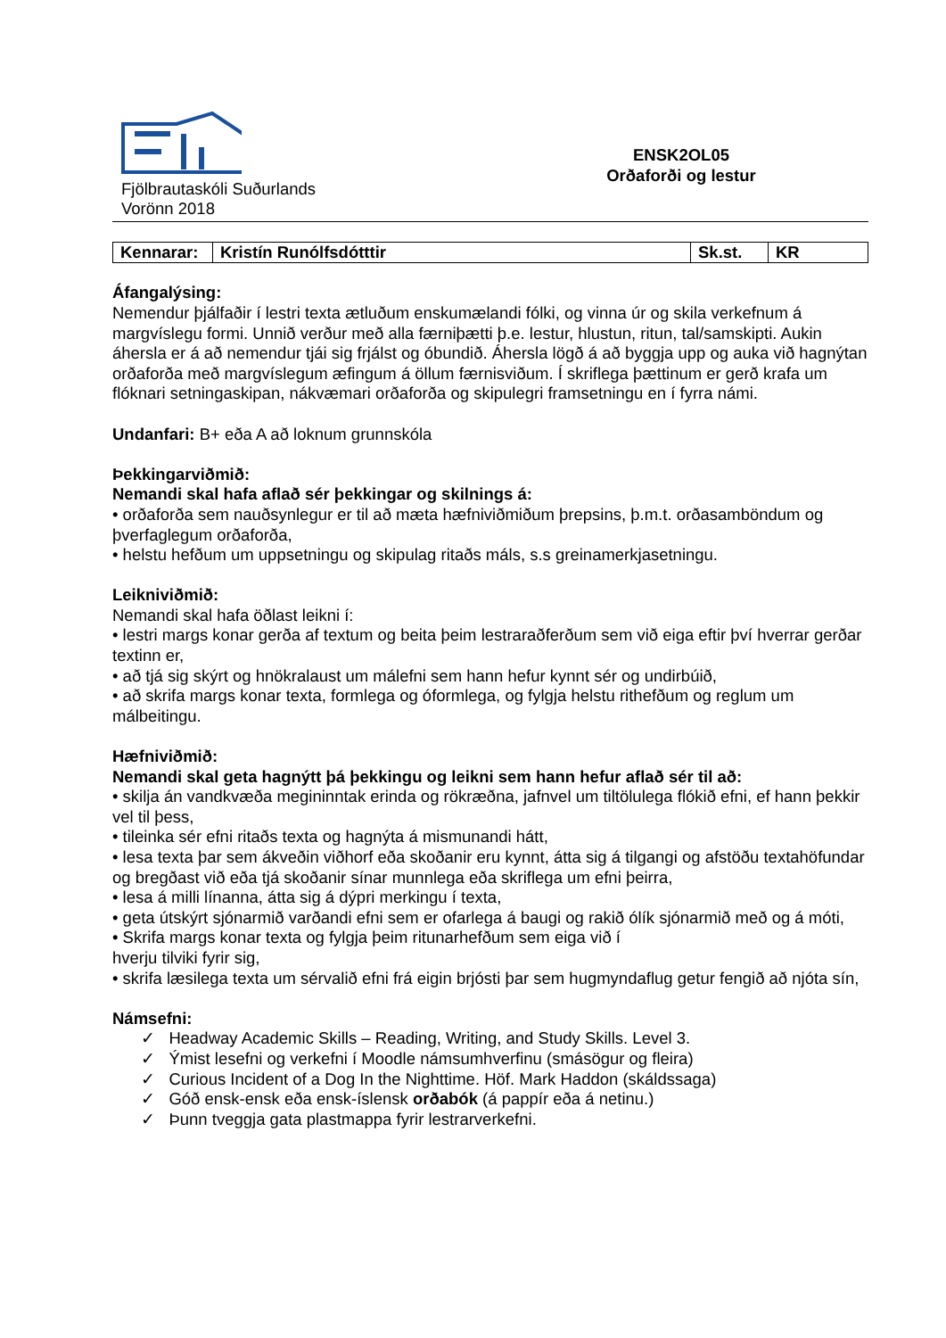Fjölbrautaskóli Suðurlands
Vorönn 2018
ENSK2OL05
Orðaforði og lestur
| Kennarar: | Kristín Runólfsdótttir | Sk.st. | KR |
Áfangalýsing:
Nemendur þjálfaðir í lestri texta ætluðum enskumælandi fólki, og vinna úr og skila verkefnum á margvíslegu formi. Unnið verður með alla færniþætti þ.e. lestur, hlustun, ritun, tal/samskipti. Aukin áhersla er á að nemendur tjái sig frjálst og óbundið. Áhersla lögð á að byggja upp og auka við hagnýtan orðaforða með margvíslegum æfingum á öllum færnisviðum. Í skriflega þættinum er gerð krafa um flóknari setningaskipan, nákvæmari orðaforða og skipulegri framsetningu en í fyrra námi.
Undanfari: B+ eða A að loknum grunnskóla
Þekkingarviðmið:
Nemandi skal hafa aflað sér þekkingar og skilnings á:
• orðaforða sem nauðsynlegur er til að mæta hæfniviðmiðum þrepsins, þ.m.t. orðasamböndum og þverfaglegum orðaforða,
• helstu hefðum um uppsetningu og skipulag ritaðs máls, s.s greinamerkjasetningu.
Leikniviðmið:
Nemandi skal hafa öðlast leikni í:
• lestri margs konar gerða af textum og beita þeim lestraraðferðum sem við eiga eftir því hverrar gerðar textinn er,
• að tjá sig skýrt og hnökralaust um málefni sem hann hefur kynnt sér og undirbúið,
• að skrifa margs konar texta, formlega og óformlega, og fylgja helstu rithefðum og reglum um málbeitingu.
Hæfniviðmið:
Nemandi skal geta hagnýtt þá þekkingu og leikni sem hann hefur aflað sér til að:
• skilja án vandkvæða megininntak erinda og rökræðna, jafnvel um tiltölulega flókið efni, ef hann þekkir vel til þess,
• tileinka sér efni ritaðs texta og hagnýta á mismunandi hátt,
• lesa texta þar sem ákveðin viðhorf eða skoðanir eru kynnt, átta sig á tilgangi og afstöðu textahöfundar og bregðast við eða tjá skoðanir sínar munnlega eða skriflega um efni þeirra,
• lesa á milli línanna, átta sig á dýpri merkingu í texta,
• geta útskýrt sjónarmið varðandi efni sem er ofarlega á baugi og rakið ólík sjónarmið með og á móti,
• Skrifa margs konar texta og fylgja þeim ritunarhefðum sem eiga við í
hverju tilviki fyrir sig,
• skrifa læsilega texta um sérvalið efni frá eigin brjósti þar sem hugmyndaflug getur fengið að njóta sín,
Námsefni:
✓ Headway Academic Skills – Reading, Writing, and Study Skills. Level 3.
✓ Ýmist lesefni og verkefni í Moodle námsumhverfinu (smásögur og fleira)
✓ Curious Incident of a Dog In the Nighttime. Höf. Mark Haddon (skáldssaga)
✓ Góð ensk-ensk eða ensk-íslensk orðabók (á pappír eða á netinu.)
✓ Þunn tveggja gata plastmappa fyrir lestrarverkefni.